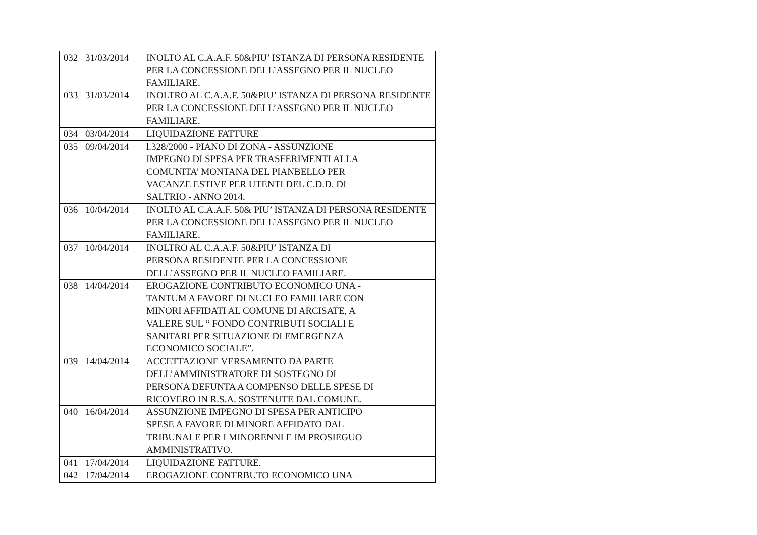| 032 | 31/03/2014 | INOLTO AL C.A.A.F. 50&PIU’ ISTANZA DI PERSONA RESIDENTE PER LA CONCESSIONE DELL’ASSEGNO PER IL NUCLEO FAMILIARE. |
| 033 | 31/03/2014 | INOLTRO AL C.A.A.F. 50&PIU’ ISTANZA DI PERSONA RESIDENTE PER LA CONCESSIONE DELL’ASSEGNO PER IL NUCLEO FAMILIARE. |
| 034 | 03/04/2014 | LIQUIDAZIONE FATTURE |
| 035 | 09/04/2014 | l.328/2000 - PIANO DI ZONA - ASSUNZIONE IMPEGNO DI SPESA PER TRASFERIMENTI ALLA COMUNITA’ MONTANA DEL PIANBELLO PER VACANZE ESTIVE PER UTENTI DEL C.D.D. DI SALTRIO - ANNO 2014. |
| 036 | 10/04/2014 | INOLTO AL C.A.A.F. 50& PIU’ ISTANZA DI PERSONA RESIDENTE PER LA CONCESSIONE DELL’ASSEGNO PER IL NUCLEO FAMILIARE. |
| 037 | 10/04/2014 | INOLTRO AL C.A.A.F. 50&PIU’ ISTANZA DI PERSONA RESIDENTE PER LA CONCESSIONE DELL’ASSEGNO PER IL NUCLEO FAMILIARE. |
| 038 | 14/04/2014 | EROGAZIONE CONTRIBUTO ECONOMICO UNA - TANTUM A FAVORE DI NUCLEO FAMILIARE CON MINORI AFFIDATI AL COMUNE DI ARCISATE, A VALERE SUL “ FONDO CONTRIBUTI SOCIALI E SANITARI PER SITUAZIONE DI EMERGENZA ECONOMICO SOCIALE”. |
| 039 | 14/04/2014 | ACCETTAZIONE VERSAMENTO DA PARTE DELL’AMMINISTRATORE DI SOSTEGNO DI PERSONA DEFUNTA A COMPENSO DELLE SPESE DI RICOVERO IN R.S.A. SOSTENUTE DAL COMUNE. |
| 040 | 16/04/2014 | ASSUNZIONE IMPEGNO DI SPESA PER ANTICIPO SPESE A FAVORE DI MINORE AFFIDATO DAL TRIBUNALE PER I MINORENNI E IM PROSIEGUO AMMINISTRATIVO. |
| 041 | 17/04/2014 | LIQUIDAZIONE FATTURE. |
| 042 | 17/04/2014 | EROGAZIONE CONTRBUTO ECONOMICO UNA – |